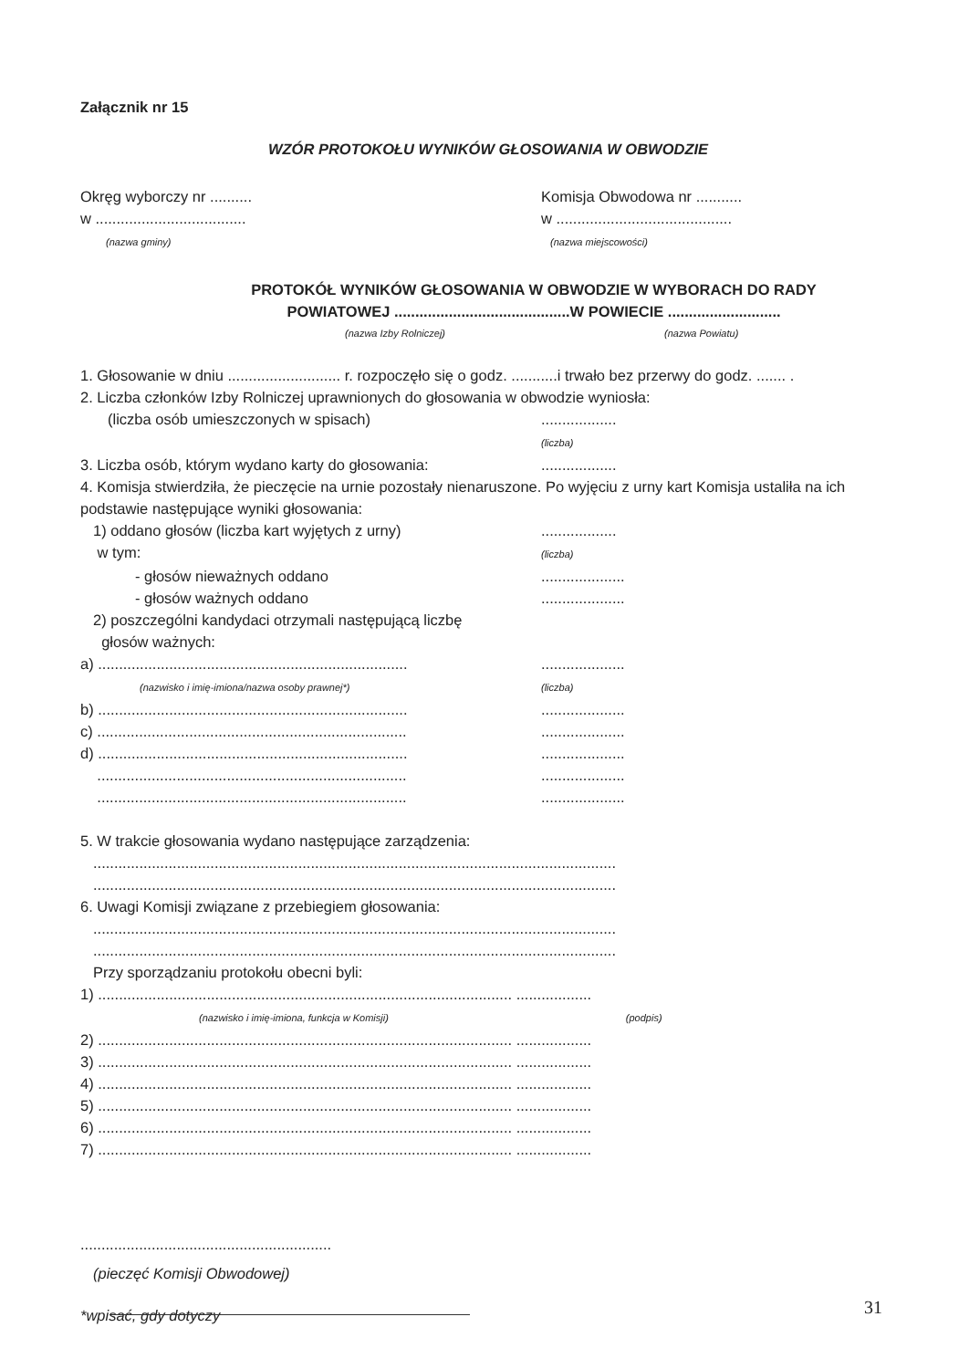Załącznik nr 15
WZÓR PROTOKOŁU WYNIKÓW GŁOSOWANIA W OBWODZIE
Okręg wyborczy nr ..........
w ....................................
(nazwa gminy)
Komisja Obwodowa nr ...........
w ..........................................
(nazwa miejscowości)
PROTOKÓŁ WYNIKÓW GŁOSOWANIA W OBWODZIE W WYBORACH DO RADY
POWIATOWEJ ..........................................W POWIECIE ...........................
(nazwa Izby Rolniczej) (nazwa Powiatu)
1. Głosowanie w dniu ........................... r. rozpoczęło się o godz. ...........i trwało bez przerwy do godz. ....... .
2. Liczba członków Izby Rolniczej uprawnionych do głosowania w obwodzie wyniosła:
(liczba osób umieszczonych w spisach)..................
(liczba)
3. Liczba osób, którym wydano karty do głosowania:..................
4. Komisja stwierdziła, że pieczęcie na urnie pozostały nienaruszone. Po wyjęciu z urny kart Komisja ustaliła na ich podstawie następujące wyniki głosowania:
1) oddano głosów (liczba kart wyjętych z urny)
w tym:..................
(liczba)
- głosów nieważnych oddano....................
- głosów ważnych oddano....................
2) poszczególni kandydaci otrzymali następującą liczbę
głosów ważnych:
a) ..........................................................................
(nazwisko i imię-imiona/nazwa osoby prawnej*)....................
(liczba)
b) ..............................................................................................
c) ..............................................................................................
d) ..............................................................................................
..............................................................................................
..............................................................................................
5. W trakcie głosowania wydano następujące zarządzenia:
.............................................................................................................................
.............................................................................................................................
6. Uwagi Komisji związane z przebiegiem głosowania:
.............................................................................................................................
.............................................................................................................................
Przy sporządzaniu protokołu obecni byli:
1) ................................................................................................... ..................
(nazwisko i imię-imiona, funkcja w Komisji) (podpis)
2) ................................................................................................... ..................
3) ................................................................................................... ..................
4) ................................................................................................... ..................
5) ................................................................................................... ..................
6) ................................................................................................... ..................
7) ................................................................................................... ..................
............................................................
(pieczęć Komisji Obwodowej)
*wpisać, gdy dotyczy
31